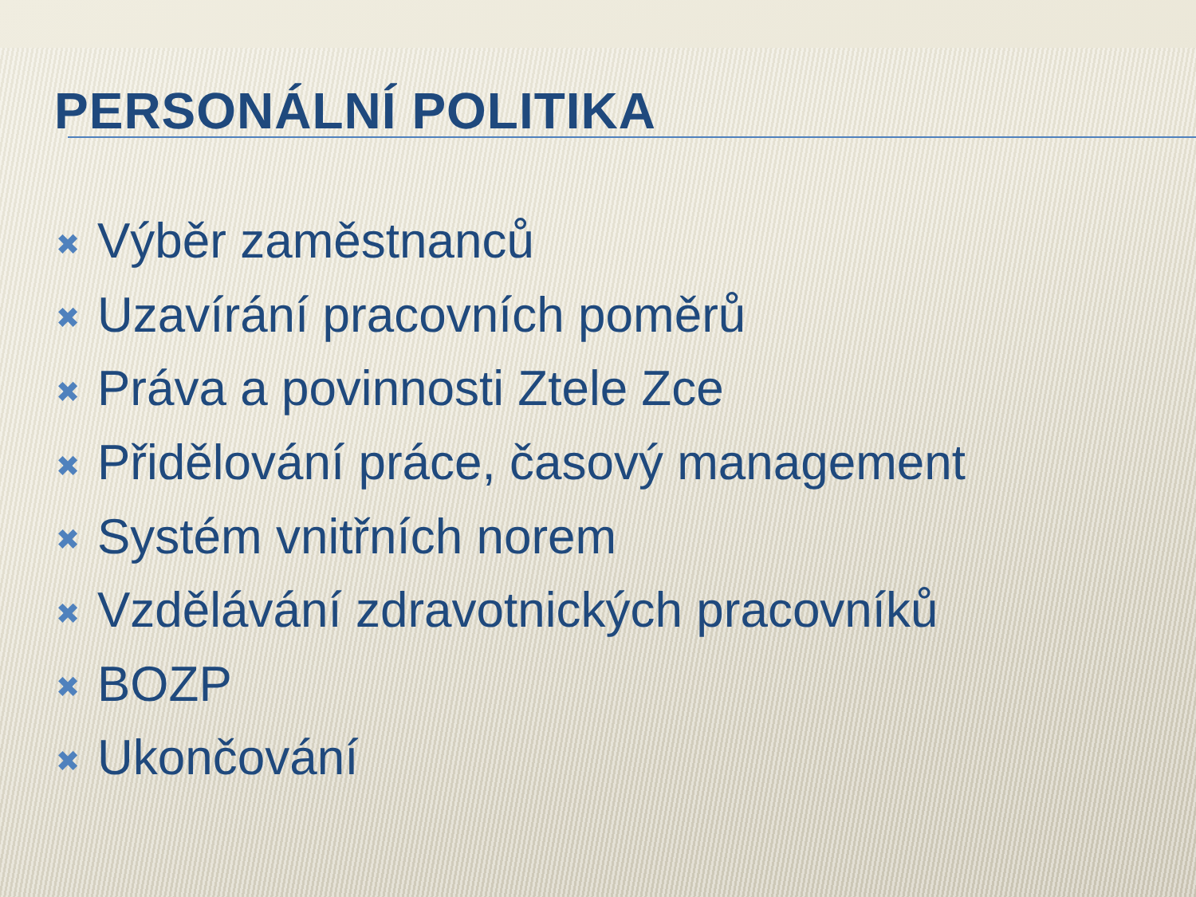PERSONÁLNÍ POLITIKA
✖ Výběr zaměstnanců
✖ Uzavírání pracovních poměrů
✖ Práva a povinnosti Ztele Zce
✖ Přidělování práce, časový management
✖ Systém vnitřních norem
✖ Vzdělávání zdravotnických pracovníků
✖ BOZP
✖ Ukončování